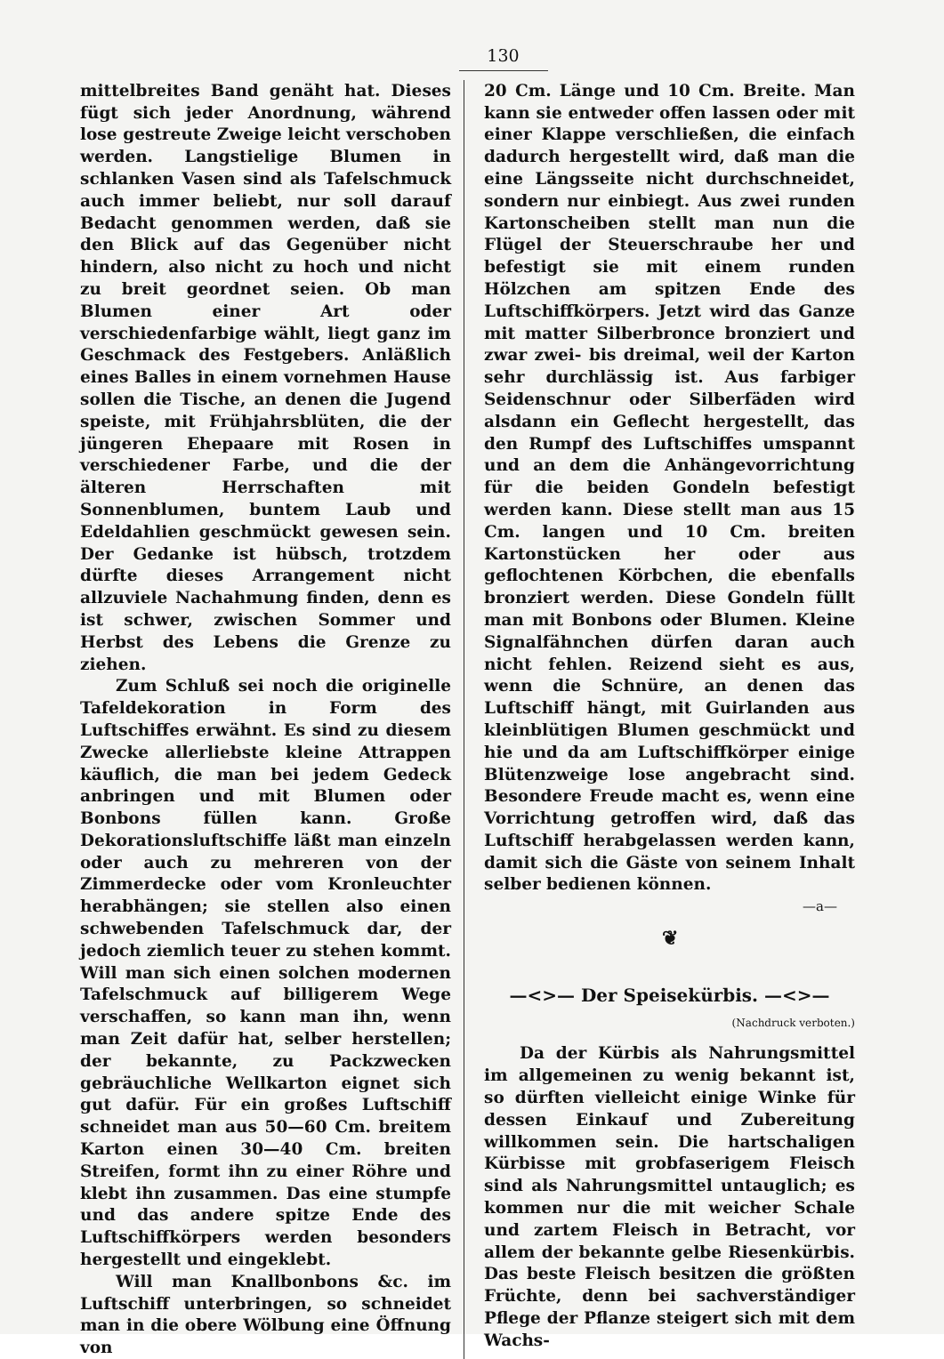130
mittelbreites Band genäht hat. Dieses fügt sich jeder Anordnung, während lose gestreute Zweige leicht verschoben werden. Langstielige Blumen in schlanken Vasen sind als Tafelschmuck auch immer beliebt, nur soll darauf Bedacht genommen werden, daß sie den Blick auf das Gegenüber nicht hindern, also nicht zu hoch und nicht zu breit geordnet seien. Ob man Blumen einer Art oder verschiedenfarbige wählt, liegt ganz im Geschmack des Festgebers. Anläßlich eines Balles in einem vornehmen Hause sollen die Tische, an denen die Jugend speiste, mit Frühjahrsblüten, die der jüngeren Ehepaare mit Rosen in verschiedener Farbe, und die der älteren Herrschaften mit Sonnenblumen, buntem Laub und Edeldahlien geschmückt gewesen sein. Der Gedanke ist hübsch, trotzdem dürfte dieses Arrangement nicht allzuviele Nachahmung finden, denn es ist schwer, zwischen Sommer und Herbst des Lebens die Grenze zu ziehen.
Zum Schluß sei noch die originelle Tafeldekoration in Form des Luftschiffes erwähnt. Es sind zu diesem Zwecke allerliebste kleine Attrappen käuflich, die man bei jedem Gedeck anbringen und mit Blumen oder Bonbons füllen kann. Große Dekorationsluftschiffe läßt man einzeln oder auch zu mehreren von der Zimmerdecke oder vom Kronleuchter herabhängen; sie stellen also einen schwebenden Tafelschmuck dar, der jedoch ziemlich teuer zu stehen kommt. Will man sich einen solchen modernen Tafelschmuck auf billigerem Wege verschaffen, so kann man ihn, wenn man Zeit dafür hat, selber herstellen; der bekannte, zu Packzwecken gebräuchliche Wellkarton eignet sich gut dafür. Für ein großes Luftschiff schneidet man aus 50—60 Cm. breitem Karton einen 30—40 Cm. breiten Streifen, formt ihn zu einer Röhre und klebt ihn zusammen. Das eine stumpfe und das andere spitze Ende des Luftschiffkörpers werden besonders hergestellt und eingeklebt.
Will man Knallbonbons &c. im Luftschiff unterbringen, so schneidet man in die obere Wölbung eine Öffnung von
20 Cm. Länge und 10 Cm. Breite. Man kann sie entweder offen lassen oder mit einer Klappe verschließen, die einfach dadurch hergestellt wird, daß man die eine Längsseite nicht durchschneidet, sondern nur einbiegt. Aus zwei runden Kartonscheiben stellt man nun die Flügel der Steuerschraube her und befestigt sie mit einem runden Hölzchen am spitzen Ende des Luftschiffkörpers. Jetzt wird das Ganze mit matter Silberbronce bronziert und zwar zwei- bis dreimal, weil der Karton sehr durchlässig ist. Aus farbiger Seidenschnur oder Silberfäden wird alsdann ein Geflecht hergestellt, das den Rumpf des Luftschiffes umspannt und an dem die Anhängevorrichtung für die beiden Gondeln befestigt werden kann. Diese stellt man aus 15 Cm. langen und 10 Cm. breiten Kartonstücken her oder aus geflochtenen Körbchen, die ebenfalls bronziert werden. Diese Gondeln füllt man mit Bonbons oder Blumen. Kleine Signalfähnchen dürfen daran auch nicht fehlen. Reizend sieht es aus, wenn die Schnüre, an denen das Luftschiff hängt, mit Guirlanden aus kleinblütigen Blumen geschmückt und hie und da am Luftschiffkörper einige Blütenzweige lose angebracht sind. Besondere Freude macht es, wenn eine Vorrichtung getroffen wird, daß das Luftschiff herabgelassen werden kann, damit sich die Gäste von seinem Inhalt selber bedienen können.
—a—
❦
—<>— Der Speisekürbis. —<>—
(Nachdruck verboten.)
Da der Kürbis als Nahrungsmittel im allgemeinen zu wenig bekannt ist, so dürften vielleicht einige Winke für dessen Einkauf und Zubereitung willkommen sein. Die hartschaligen Kürbisse mit grobfaserigem Fleisch sind als Nahrungsmittel untauglich; es kommen nur die mit weicher Schale und zartem Fleisch in Betracht, vor allem der bekannte gelbe Riesenkürbis. Das beste Fleisch besitzen die größten Früchte, denn bei sachverständiger Pflege der Pflanze steigert sich mit dem Wachs-